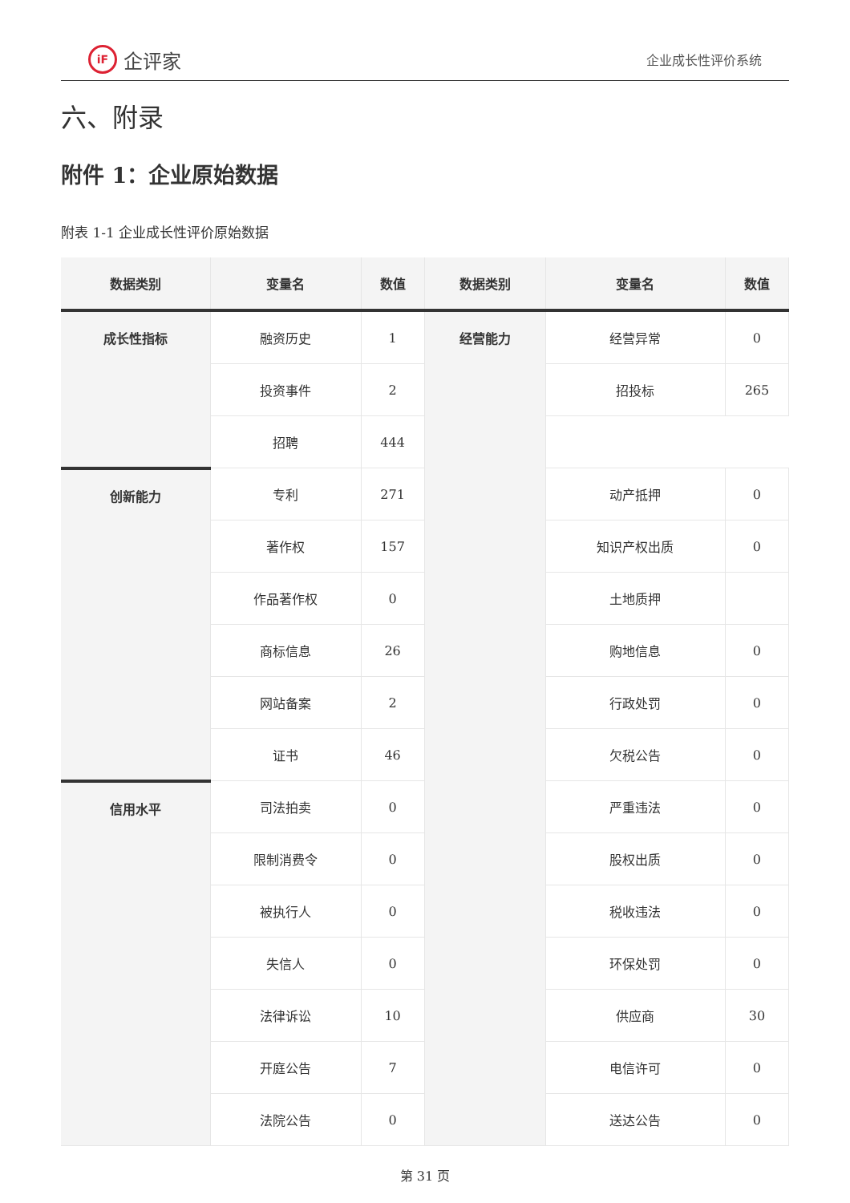iF
企评家
企业成长性评价系统
六、附录
附件 1：企业原始数据
附表 1-1 企业成长性评价原始数据
| 数据类别 | 变量名 | 数值 | 数据类别 | 变量名 | 数值 |
| --- | --- | --- | --- | --- | --- |
| 成长性指标 | 融资历史 | 1 | 经营能力 | 经营异常 | 0 |
| | 投资事件 | 2 | | 招投标 | 265 |
| | 招聘 | 444 | | | |
| 创新能力 | 专利 | 271 | | 动产抵押 | 0 |
| | 著作权 | 157 | | 知识产权出质 | 0 |
| | 作品著作权 | 0 | | 土地质押 | |
| | 商标信息 | 26 | | 购地信息 | 0 |
| | 网站备案 | 2 | | 行政处罚 | 0 |
| | 证书 | 46 | | 欠税公告 | 0 |
| 信用水平 | 司法拍卖 | 0 | | 严重违法 | 0 |
| | 限制消费令 | 0 | | 股权出质 | 0 |
| | 被执行人 | 0 | | 税收违法 | 0 |
| | 失信人 | 0 | | 环保处罚 | 0 |
| | 法律诉讼 | 10 | | 供应商 | 30 |
| | 开庭公告 | 7 | | 电信许可 | 0 |
| | 法院公告 | 0 | | 送达公告 | 0 |
第 31 页